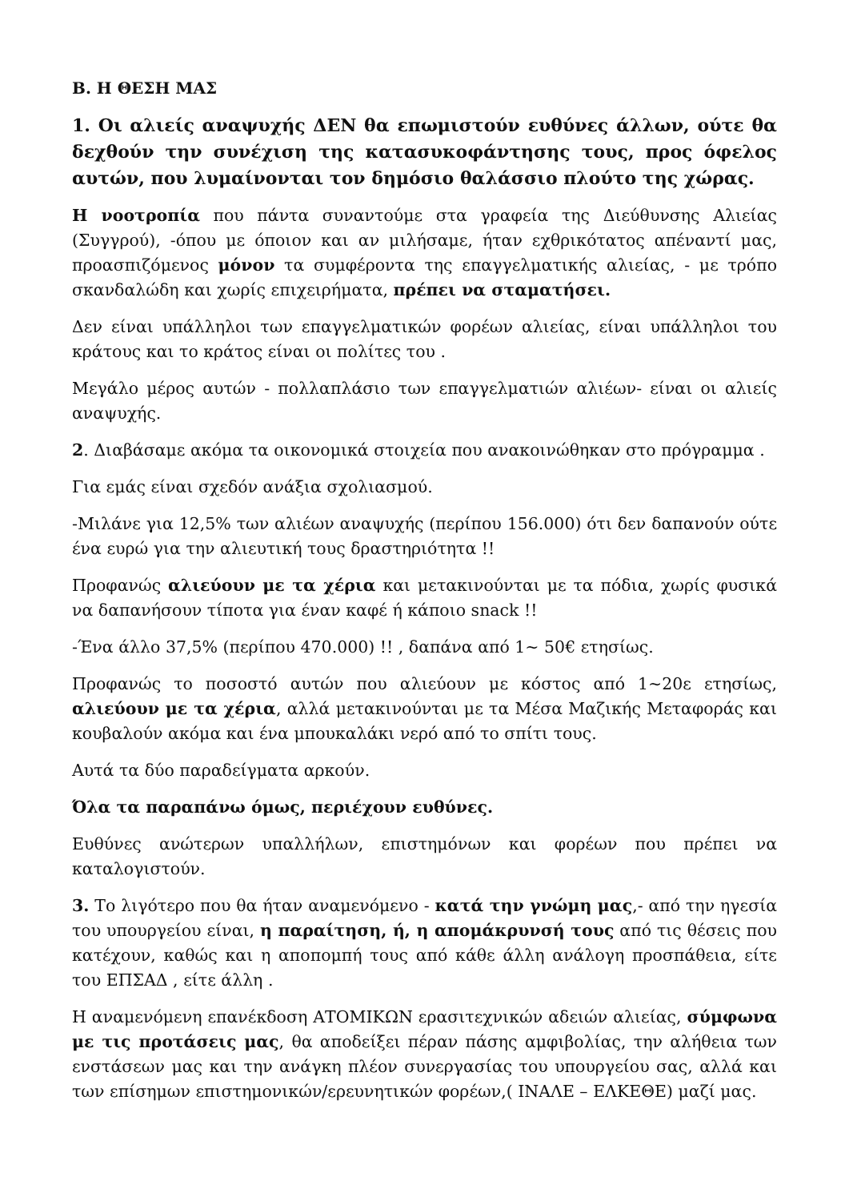Β. Η ΘΕΣΗ ΜΑΣ
1. Οι αλιείς αναψυχής ΔΕΝ θα επωμιστούν ευθύνες άλλων, ούτε θα δεχθούν την συνέχιση της κατασυκοφάντησης τους, προς όφελος αυτών, που λυμαίνονται τον δημόσιο θαλάσσιο πλούτο της χώρας.
Η νοοτροπία που πάντα συναντούμε στα γραφεία της Διεύθυνσης Αλιείας (Συγγρού), -όπου με όποιον και αν μιλήσαμε, ήταν εχθρικότατος απέναντί μας, προασπιζόμενος μόνον τα συμφέροντα της επαγγελματικής αλιείας, - με τρόπο σκανδαλώδη και χωρίς επιχειρήματα, πρέπει να σταματήσει.
Δεν είναι υπάλληλοι των επαγγελματικών φορέων αλιείας, είναι υπάλληλοι του κράτους και το κράτος είναι οι πολίτες του .
Μεγάλο μέρος αυτών - πολλαπλάσιο των επαγγελματιών αλιέων- είναι οι αλιείς αναψυχής.
2. Διαβάσαμε ακόμα τα οικονομικά στοιχεία που ανακοινώθηκαν στο πρόγραμμα .
Για εμάς είναι σχεδόν ανάξια σχολιασμού.
-Μιλάνε για 12,5% των αλιέων αναψυχής (περίπου 156.000) ότι δεν δαπανούν ούτε ένα ευρώ για την αλιευτική τους δραστηριότητα !!
Προφανώς αλιεύουν με τα χέρια και μετακινούνται με τα πόδια, χωρίς φυσικά να δαπανήσουν τίποτα για έναν καφέ ή κάποιο snack !!
-Ένα άλλο 37,5% (περίπου 470.000) !! , δαπάνα από 1~ 50€ ετησίως.
Προφανώς το ποσοστό αυτών που αλιεύουν με κόστος από 1~20ε ετησίως, αλιεύουν με τα χέρια, αλλά μετακινούνται με τα Μέσα Μαζικής Μεταφοράς και κουβαλούν ακόμα και ένα μπουκαλάκι νερό από το σπίτι τους.
Αυτά τα δύο παραδείγματα αρκούν.
Όλα τα παραπάνω όμως, περιέχουν ευθύνες.
Ευθύνες ανώτερων υπαλλήλων, επιστημόνων και φορέων που πρέπει να καταλογιστούν.
3. Το λιγότερο που θα ήταν αναμενόμενο - κατά την γνώμη μας,- από την ηγεσία του υπουργείου είναι, η παραίτηση, ή, η απομάκρυνσή τους από τις θέσεις που κατέχουν, καθώς και η αποπομπή τους από κάθε άλλη ανάλογη προσπάθεια, είτε του ΕΠΣΑΔ , είτε άλλη .
Η αναμενόμενη επανέκδοση ΑΤΟΜΙΚΩΝ ερασιτεχνικών αδειών αλιείας, σύμφωνα με τις προτάσεις μας, θα αποδείξει πέραν πάσης αμφιβολίας, την αλήθεια των ενστάσεων μας και την ανάγκη πλέον συνεργασίας του υπουργείου σας, αλλά και των επίσημων επιστημονικών/ερευνητικών φορέων,( ΙΝΑΛΕ – ΕΛΚΕΘΕ) μαζί μας.